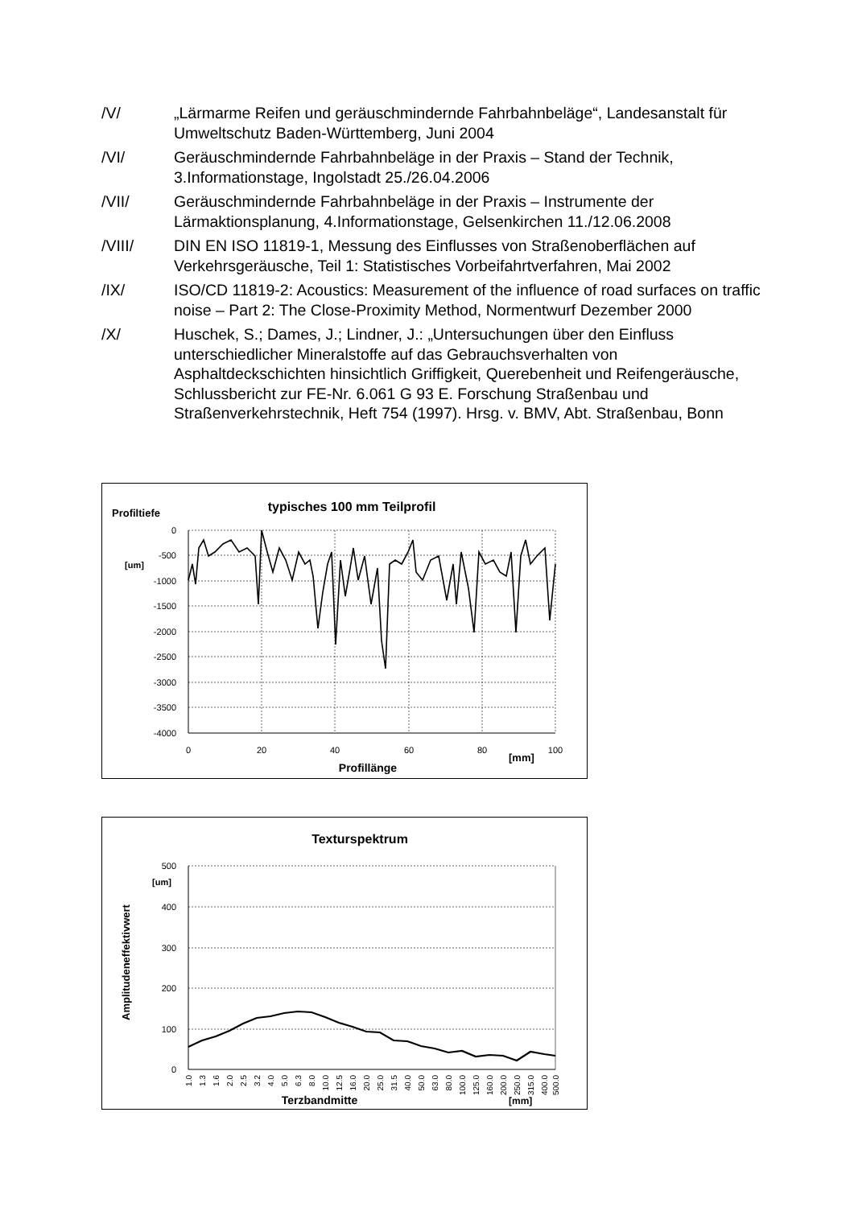/V/ „Lärmarme Reifen und geräuschmindernde Fahrbahnbeläge“, Landesanstalt für Umweltschutz Baden-Württemberg, Juni 2004
/VI/ Geräuschmindernde Fahrbahnbeläge in der Praxis – Stand der Technik, 3.Informationstage, Ingolstadt 25./26.04.2006
/VII/ Geräuschmindernde Fahrbahnbeläge in der Praxis – Instrumente der Lärmaktionsplanung, 4.Informationstage, Gelsenkirchen 11./12.06.2008
/VIII/ DIN EN ISO 11819-1, Messung des Einflusses von Straßenoberflächen auf Verkehrsgeräusche, Teil 1: Statistisches Vorbeifahrtverfahren, Mai 2002
/IX/ ISO/CD 11819-2: Acoustics: Measurement of the influence of road surfaces on traffic noise – Part 2: The Close-Proximity Method, Normentwurf Dezember 2000
/X/ Huschek, S.; Dames, J.; Lindner, J.: „Untersuchungen über den Einfluss unterschiedlicher Mineralstoffe auf das Gebrauchsverhalten von Asphaltdeckschichten hinsichtlich Griffigkeit, Querebenheit und Reifengeräusche, Schlussbericht zur FE-Nr. 6.061 G 93 E. Forschung Straßenbau und Straßenverkehrstechnik, Heft 754 (1997). Hrsg. v. BMV, Abt. Straßenbau, Bonn
typisches 100 mm Teilprofil
Profiltiefe
[um]
0
-500
-1000
-1500
-2000
-2500
-3000
-3500
-4000
0
20
40
60
80
100
[mm]
Profillänge
Texturspektrum
Amplitudeneffektivwert
[um]
500
400
300
200
100
0
1.0
1.3
1.6
2.0
2.5
3.2
4.0
5.0
6.3
8.0
10.0
12.5
16.0
20.0
25.0
31.5
40.0
50.0
63.0
80.0
100.0
125.0
160.0
200.0
250.0
315.0
400.0
500.0
Terzbandmitte
[mm]